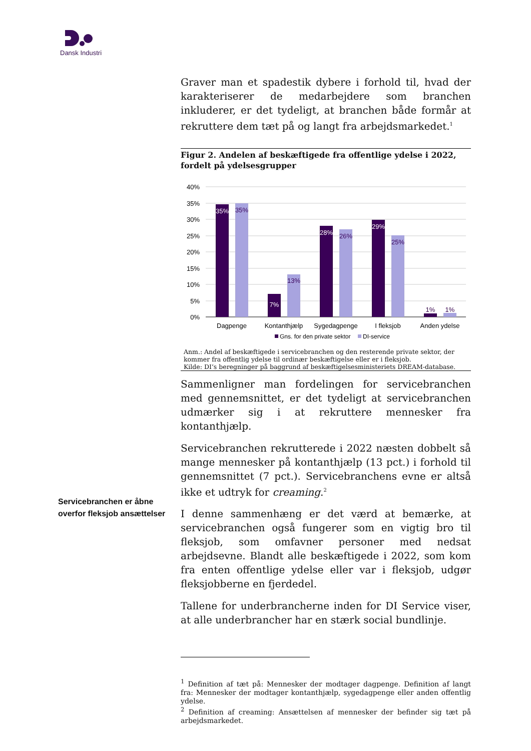Dansk Industri
Servicebranchen er åbne overfor fleksjob ansættelser
Graver man et spadestik dybere i forhold til, hvad der karakteriserer de medarbejdere som branchen inkluderer, er det tydeligt, at branchen både formår at rekruttere dem tæt på og langt fra arbejdsmarkedet.<sup>1</sup>
Figur 2. Andelen af beskæftigede fra offentlige ydelse i 2022, fordelt på ydelsesgrupper
40%
35%
30%
25%
20%
15%
10%
5%
0%
35%
35%
7%
13%
28%
26%
29%
25%
1%
1%
Dagpenge
Kontanthjælp
Sygedagpenge
I fleksjob
Anden ydelse
Gns. for den private sektor
DI-service
Anm.: Andel af beskæftigede i servicebranchen og den resterende private sektor, der kommer fra offentlig ydelse til ordinær beskæftigelse eller er i fleksjob.
Kilde: DI’s beregninger på baggrund af beskæftigelsesministeriets DREAM-database.
Sammenligner man fordelingen for servicebranchen med gennemsnittet, er det tydeligt at servicebranchen udmærker sig i at rekruttere mennesker fra kontanthjælp.
Servicebranchen rekrutterede i 2022 næsten dobbelt så mange mennesker på kontanthjælp (13 pct.) i forhold til gennemsnittet (7 pct.). Servicebranchens evne er altså ikke et udtryk for creaming.<sup>2</sup>
I denne sammenhæng er det værd at bemærke, at servicebranchen også fungerer som en vigtig bro til fleksjob, som omfavner personer med nedsat arbejdsevne. Blandt alle beskæftigede i 2022, som kom fra enten offentlige ydelse eller var i fleksjob, udgør fleksjobberne en fjerdedel.
Tallene for underbrancherne inden for DI Service viser, at alle underbrancher har en stærk social bundlinje.
<sup>1</sup> Definition af tæt på: Mennesker der modtager dagpenge. Definition af langt fra: Mennesker der modtager kontanthjælp, sygedagpenge eller anden offentlig ydelse.
<sup>2</sup> Definition af creaming: Ansættelsen af mennesker der befinder sig tæt på arbejdsmarkedet.